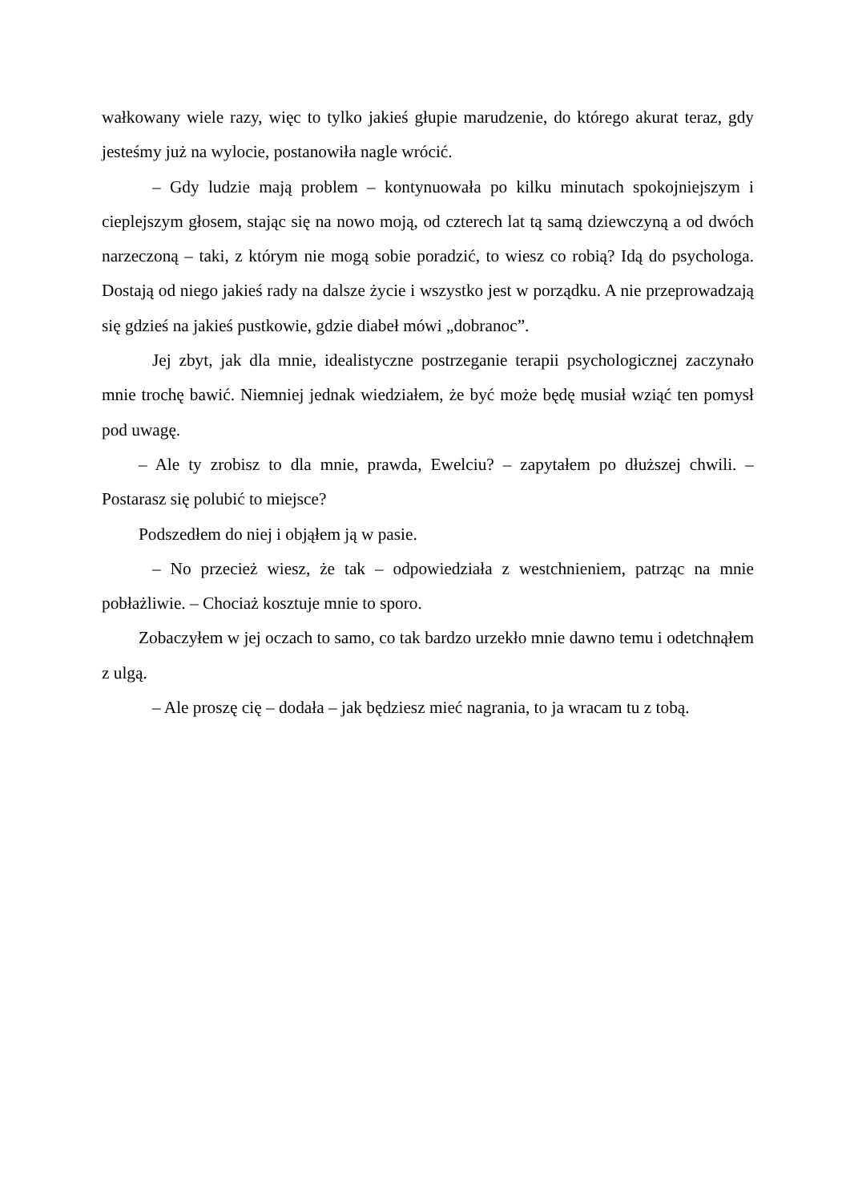wałkowany wiele razy, więc to tylko jakieś głupie marudzenie, do którego akurat teraz, gdy jesteśmy już na wylocie, postanowiła nagle wrócić.
– Gdy ludzie mają problem – kontynuowała po kilku minutach spokojniejszym i cieplejszym głosem, stając się na nowo moją, od czterech lat tą samą dziewczyną a od dwóch narzeczoną – taki, z którym nie mogą sobie poradzić, to wiesz co robią? Idą do psychologa. Dostają od niego jakieś rady na dalsze życie i wszystko jest w porządku. A nie przeprowadzają się gdzieś na jakieś pustkowie, gdzie diabeł mówi „dobranoc”.
Jej zbyt, jak dla mnie, idealistyczne postrzeganie terapii psychologicznej zaczynało mnie trochę bawić. Niemniej jednak wiedziałem, że być może będę musiał wziąć ten pomysł pod uwagę.
– Ale ty zrobisz to dla mnie, prawda, Ewelciu? – zapytałem po dłuższej chwili. – Postarasz się polubić to miejsce?
Podszedłem do niej i objąłem ją w pasie.
– No przecież wiesz, że tak – odpowiedziała z westchnieniem, patrząc na mnie pobłażliwie. – Chociaż kosztuje mnie to sporo.
Zobaczyłem w jej oczach to samo, co tak bardzo urzekło mnie dawno temu i odetchnąłem z ulgą.
– Ale proszę cię – dodała – jak będziesz mieć nagrania, to ja wracam tu z tobą.